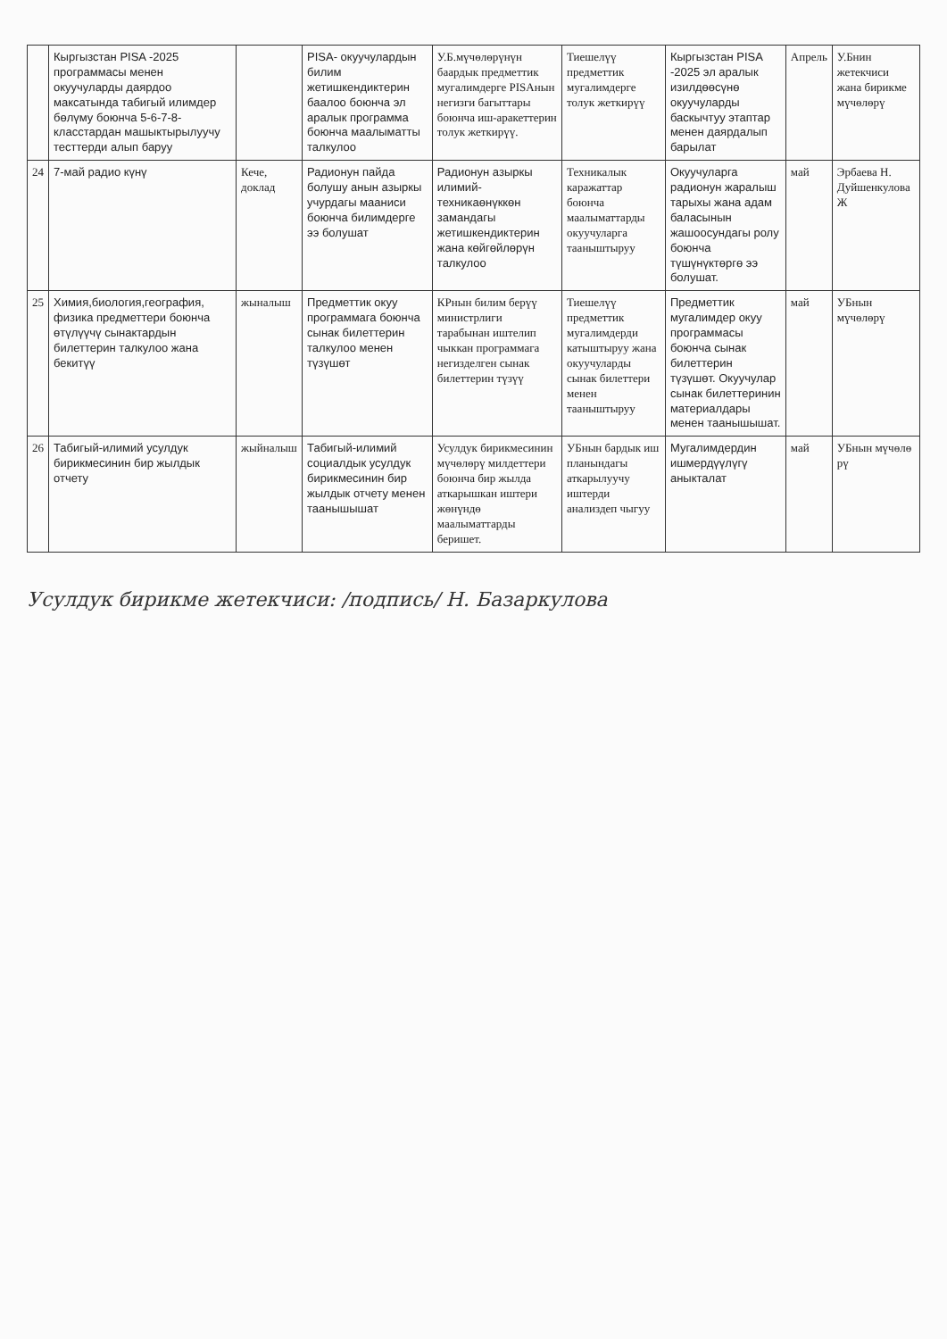| | Кыргызстан PISA -2025 программасы менен окуучуларды даярдоо максатында табигый илимдер бөлүму боюнча 5-6-7-8-класстардан машыктырылуучу тесттерди алып баруу | | PISA- окуучулардын билим жетишкендиктерин баалоо боюнча эл аралык программа боюнча маалыматты талкулоо | У.Б.мүчөлөрүнүн баардык предметтик мугалимдерге PISAнын негизги багыттары боюнча иш-аракеттерин толук жеткирүү. | Тиешелүү предметтик мугалимдерге толук жеткирүү | Кыргызстан PISA -2025 эл аралык изилдөөсүнө окуучуларды баскычтуу этаптар менен даярдалып барылат | Апрель | У.Бнин жетекчиси жана бирикме мүчөлөрү |
| 24 | 7-май радио күнү | Кече, доклад | Радионун пайда болушу анын азыркы учурдагы мааниси боюнча билимдерге ээ болушат | Радионун азыркы илимий-техникаөнүккөн замандагы жетишкендиктерин жана көйгөйлөрүн талкулоо | Техникалык каражаттар боюнча маалыматтарды окуучуларга тааныштыруу | Окуучуларга радионун жаралыш тарыхы жана адам баласынын жашоосундагы ролу боюнча түшүнүктөргө ээ болушат. | май | Эрбаева Н. Дуйшенкулова Ж |
| 25 | Химия,биология,география, физика предметтери боюнча өтүлүүчү сынактардын билеттерин талкулоо жана бекитүү | жыналыш | Предметтик окуу программага боюнча сынак билеттерин талкулоо менен түзүшөт | КРнын билим берүү министрлиги тарабынан иштелип чыккан программага негизделген сынак билеттерин түзүү | Тиешелүү предметтик мугалимдерди катыштыруу жана окуучуларды сынак билеттери менен тааныштыруу | Предметтик мугалимдер окуу программасы боюнча сынак билеттерин түзүшөт. Окуучулар сынак билеттеринин материалдары менен таанышышат. | май | УБнын мүчөлөрү |
| 26 | Табигый-илимий усулдук бирикмесинин бир жылдык отчету | жыйналыш | Табигый-илимий социалдык усулдук бирикмесинин бир жылдык отчету менен таанышышат | Усулдук бирикмесинин мүчөлөрү милдеттери боюнча бир жылда аткарышкан иштери жөнүндө маалыматтарды беришет. | УБнын бардык иш планындагы аткарылуучу иштерди анализдеп чыгуу | Мугалимдердин ишмердүүлүгү аныкталат | май | УБнын мүчөлө рү |
Усулдук бирикме жетекчиси: /подпись/ Н. Базаркулова